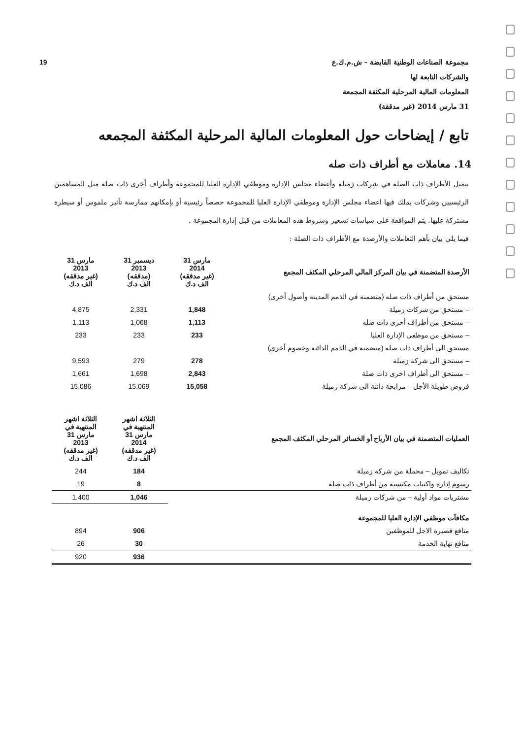مجموعة الصناعات الوطنية القابضة – ش.م.ك.ع
والشركات التابعة لها
المعلومات المالية المرحلية المكثفة المجمعة
31 مارس 2014 (غير مدققة)
19
تابع / إيضاحات حول المعلومات المالية المرحلية المكثفة المجمعه
14. معاملات مع أطراف ذات صله
تتمثل الأطراف ذات الصلة في شركات زميلة وأعضاء مجلس الإدارة وموظفي الإدارة العليا للمجموعة وأطراف أخرى ذات صلة مثل المساهمين الرئيسيين وشركات يملك فيها اعضاء مجلس الإدارة وموظفي الإدارة العليا للمجموعة حصصاً رئيسية أو بإمكانهم ممارسة تأثير ملموس أو سيطرة مشتركة عليها. يتم الموافقة على سياسات تسعير وشروط هذه المعاملات من قبل إدارة المجموعة .
فيما يلي بيان بأهم التعاملات والأرصدة مع الأطراف ذات الصلة :
| الأرصدة المتضمنة في بيان المركز المالي المرحلي المكثف المجمع | 31 مارس 2014 (غير مدققه) الف د.ك | 31 ديسمبر 2013 (مدققه) الف د.ك | 31 مارس 2013 (غير مدققه) الف د.ك |
| --- | --- | --- | --- |
| مستحق من أطراف ذات صله (متضمنة في الذمم المدينة وأصول أخرى) | | | |
| – مستحق من شركات زميلة | 1,848 | 2,331 | 4,875 |
| – مستحق من أطراف أخرى ذات صله | 1,113 | 1,068 | 1,113 |
| – مستحق من موظفى الإدارة العليا | 233 | 233 | 233 |
| مستحق الى أطراف ذات صله (متضمنة في الذمم الدائنة وخصوم أخرى) | | | |
| – مستحق الى شركة زميلة | 278 | 279 | 9,593 |
| – مستحق الى أطراف اخرى ذات صلة | 2,843 | 1,698 | 1,661 |
| قروض طويلة الأجل – مرابحة دائنة الى شركة زميلة | 15,058 | 15,069 | 15,086 |
| العمليات المتضمنة في بيان الأرباح أو الخسائر المرحلي المكثف المجمع | الثلاثة اشهر المنتهية في 31 مارس 2014 (غير مدققه) الف د.ك | الثلاثة اشهر المنتهية في 31 مارس 2013 (غير مدققه) الف د.ك |
| --- | --- | --- |
| تكاليف تمويل – محملة من شركة زميلة | 184 | 244 |
| رسوم إدارة واكتتاب مكتسبة من أطراف ذات صله | 8 | 19 |
| مشتريات مواد أولية – من شركات زميلة | 1,046 | 1,400 |
| مكافآت موظفي الإدارة العليا للمجموعة | | |
| منافع قصيرة الاجل للموظفين | 906 | 894 |
| منافع نهاية الخدمة | 30 | 26 |
| | 936 | 920 |